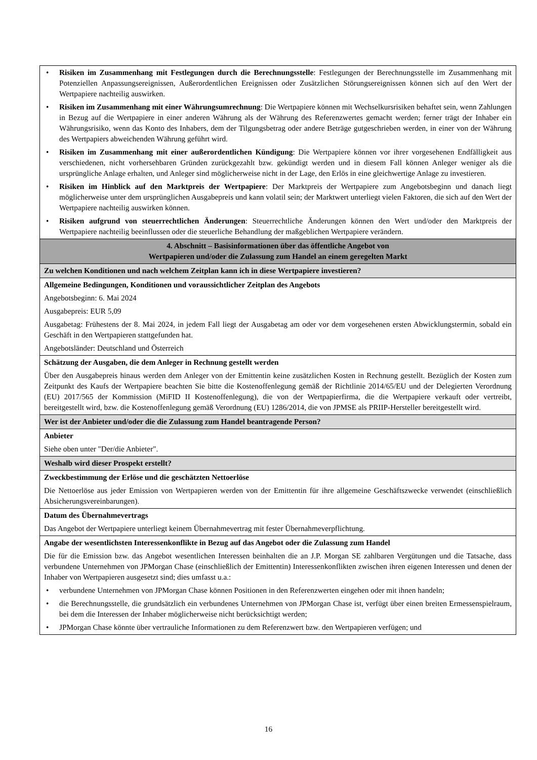| • Risiken im Zusammenhang mit Festlegungen durch die Berechnungsstelle : Festlegungen der Berechnungsstelle im Zusammenhang mit Potenziellen Anpassungsereignissen, Außerordentlichen Ereignissen oder Zusätzlichen Störungsereignissen können sich auf den Wert der Wertpapiere nachteilig auswirken. • Risiken im Zusammenhang mit einer Währungsumrechnung : Die Wertpapiere können mit Wechselkursrisiken behaftet sein, wenn Zahlungen in Bezug auf die Wertpapiere in einer anderen Währung als der Währung des Referenzwertes gemacht werden; ferner trägt der Inhaber ein Währungsrisiko, wenn das Konto des Inhabers, dem der Tilgungsbetrag oder andere Beträge gutgeschrieben werden, in einer von der Währung des Wertpapiers abweichenden Währung geführt wird. • Risiken im Zusammenhang mit einer außerordentlichen Kündigung : Die Wertpapiere können vor ihrer vorgesehenen Endfälligkeit aus verschiedenen, nicht vorhersehbaren Gründen zurückgezahlt bzw. gekündigt werden und in diesem Fall können Anleger weniger als die ursprüngliche Anlage erhalten, und Anleger sind möglicherweise nicht in der Lage, den Erlös in eine gleichwertige Anlage zu investieren. • Risiken im Hinblick auf den Marktpreis der Wertpapiere : Der Marktpreis der Wertpapiere zum Angebotsbeginn und danach liegt möglicherweise unter dem ursprünglichen Ausgabepreis und kann volatil sein; der Marktwert unterliegt vielen Faktoren, die sich auf den Wert der Wertpapiere nachteilig auswirken können. • Risiken aufgrund von steuerrechtlichen Änderungen : Steuerrechtliche Änderungen können den Wert und/oder den Marktpreis der Wertpapiere nachteilig beeinflussen oder die steuerliche Behandlung der maßgeblichen Wertpapiere verändern. |
| 4. Abschnitt – Basisinformationen über das öffentliche Angebot von Wertpapieren und/oder die Zulassung zum Handel an einem geregelten Markt |
| Zu welchen Konditionen und nach welchem Zeitplan kann ich in diese Wertpapiere investieren? |
| Allgemeine Bedingungen, Konditionen und voraussichtlicher Zeitplan des Angebots Angebotsbeginn: 6. Mai 2024 Ausgabepreis: EUR 5,09 Ausgabetag: Frühestens der 8. Mai 2024, in jedem Fall liegt der Ausgabetag am oder vor dem vorgesehenen ersten Abwicklungstermin, sobald ein Geschäft in den Wertpapieren stattgefunden hat. Angebotsländer: Deutschland und Österreich |
| Schätzung der Ausgaben, die dem Anleger in Rechnung gestellt werden Über den Ausgabepreis hinaus werden dem Anleger von der Emittentin keine zusätzlichen Kosten in Rechnung gestellt. Bezüglich der Kosten zum Zeitpunkt des Kaufs der Wertpapiere beachten Sie bitte die Kostenoffenlegung gemäß der Richtlinie 2014/65/EU und der Delegierten Verordnung (EU) 2017/565 der Kommission (MiFID II Kostenoffenlegung), die von der Wertpapierfirma, die die Wertpapiere verkauft oder vertreibt, bereitgestellt wird, bzw. die Kostenoffenlegung gemäß Verordnung (EU) 1286/2014, die von JPMSE als PRIIP-Hersteller bereitgestellt wird. |
| Wer ist der Anbieter und/oder die die Zulassung zum Handel beantragende Person? |
| Anbieter Siehe oben unter "Der/die Anbieter". |
| Weshalb wird dieser Prospekt erstellt? |
| Zweckbestimmung der Erlöse und die geschätzten Nettoerlöse Die Nettoerlöse aus jeder Emission von Wertpapieren werden von der Emittentin für ihre allgemeine Geschäftszwecke verwendet (einschließlich Absicherungsvereinbarungen). |
| Datum des Übernahmevertrags Das Angebot der Wertpapiere unterliegt keinem Übernahmevertrag mit fester Übernahmeverpflichtung. |
| Angabe der wesentlichsten Interessenkonflikte in Bezug auf das Angebot oder die Zulassung zum Handel Die für die Emission bzw. das Angebot wesentlichen Interessen beinhalten die an J.P. Morgan SE zahlbaren Vergütungen und die Tatsache, dass verbundene Unternehmen von JPMorgan Chase (einschließlich der Emittentin) Interessenkonflikten zwischen ihren eigenen Interessen und denen der Inhaber von Wertpapieren ausgesetzt sind; dies umfasst u.a.: • verbundene Unternehmen von JPMorgan Chase können Positionen in den Referenzwerten eingehen oder mit ihnen handeln; • die Berechnungsstelle, die grundsätzlich ein verbundenes Unternehmen von JPMorgan Chase ist, verfügt über einen breiten Ermessenspielraum, bei dem die Interessen der Inhaber möglicherweise nicht berücksichtigt werden; • JPMorgan Chase könnte über vertrauliche Informationen zu dem Referenzwert bzw. den Wertpapieren verfügen; und |
16